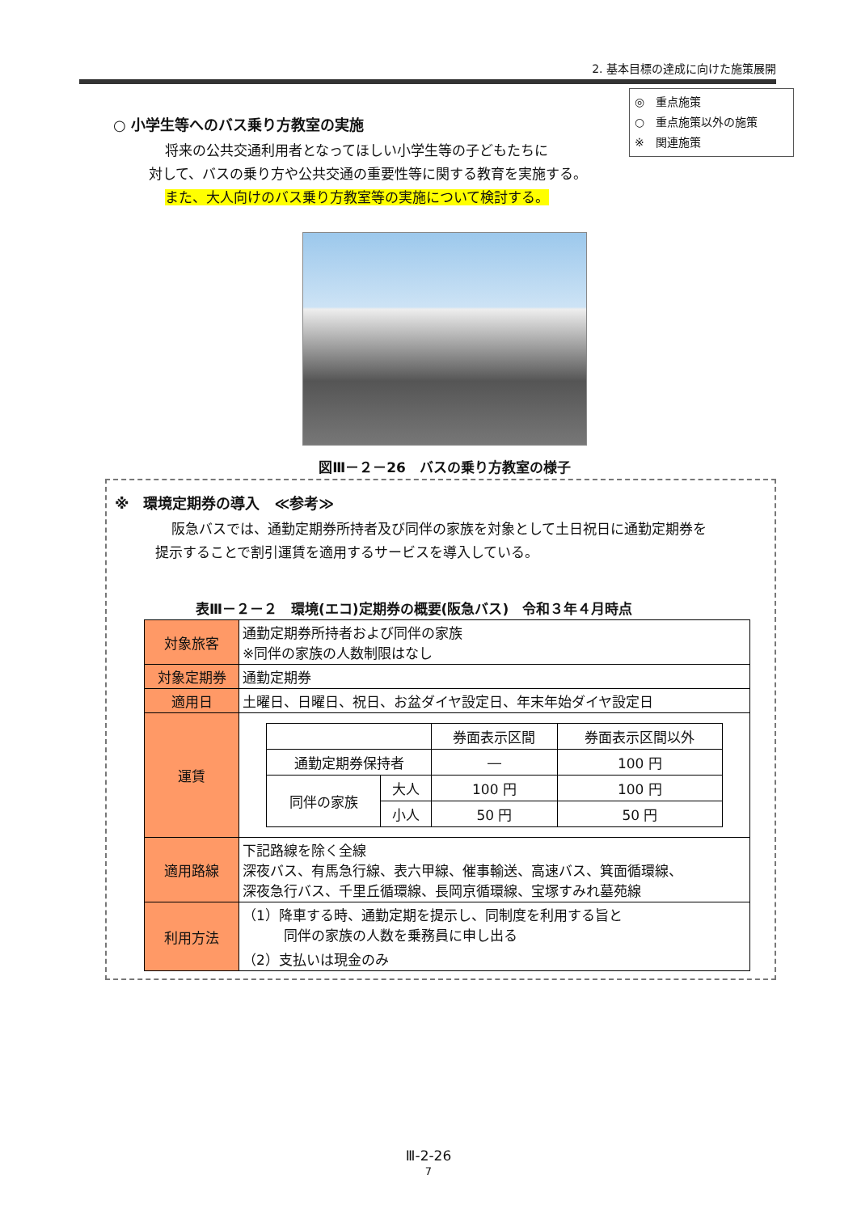2. 基本目標の達成に向けた施策展開
◎　重点施策
○　重点施策以外の施策
※　関連施策
○ 小学生等へのバス乗り方教室の実施
将来の公共交通利用者となってほしい小学生等の子どもたちに
対して、バスの乗り方や公共交通の重要性等に関する教育を実施する。
また、大人向けのバス乗り方教室等の実施について検討する。
図Ⅲ－２－26　バスの乗り方教室の様子
※　環境定期券の導入　≪参考≫
阪急バスでは、通勤定期券所持者及び同伴の家族を対象として土日祝日に通勤定期券を
提示することで割引運賃を適用するサービスを導入している。
表Ⅲ－２－２　環境(エコ)定期券の概要(阪急バス)　令和３年４月時点
| 対象旅客 | 通勤定期券所持者および同伴の家族 ※同伴の家族の人数制限はなし |
| 対象定期券 | 通勤定期券 |
| 適用日 | 土曜日、日曜日、祝日、お盆ダイヤ設定日、年末年始ダイヤ設定日 |
| 運賃 | / / / 券面表示区間 / 券面表示区間以外 / / 通勤定期券保持者 / / ― / 100 円 / / 同伴の家族 / 大人 / 100 円 / 100 円 / / / 小人 / 50 円 / 50 円 / |
| 適用路線 | 下記路線を除く全線 深夜バス、有馬急行線、表六甲線、催事輸送、高速バス、箕面循環線、 深夜急行バス、千里丘循環線、長岡京循環線、宝塚すみれ墓苑線 |
| 利用方法 | （1）降車する時、通勤定期を提示し、同制度を利用する旨と 同伴の家族の人数を乗務員に申し出る （2）支払いは現金のみ |
Ⅲ-2-26
7